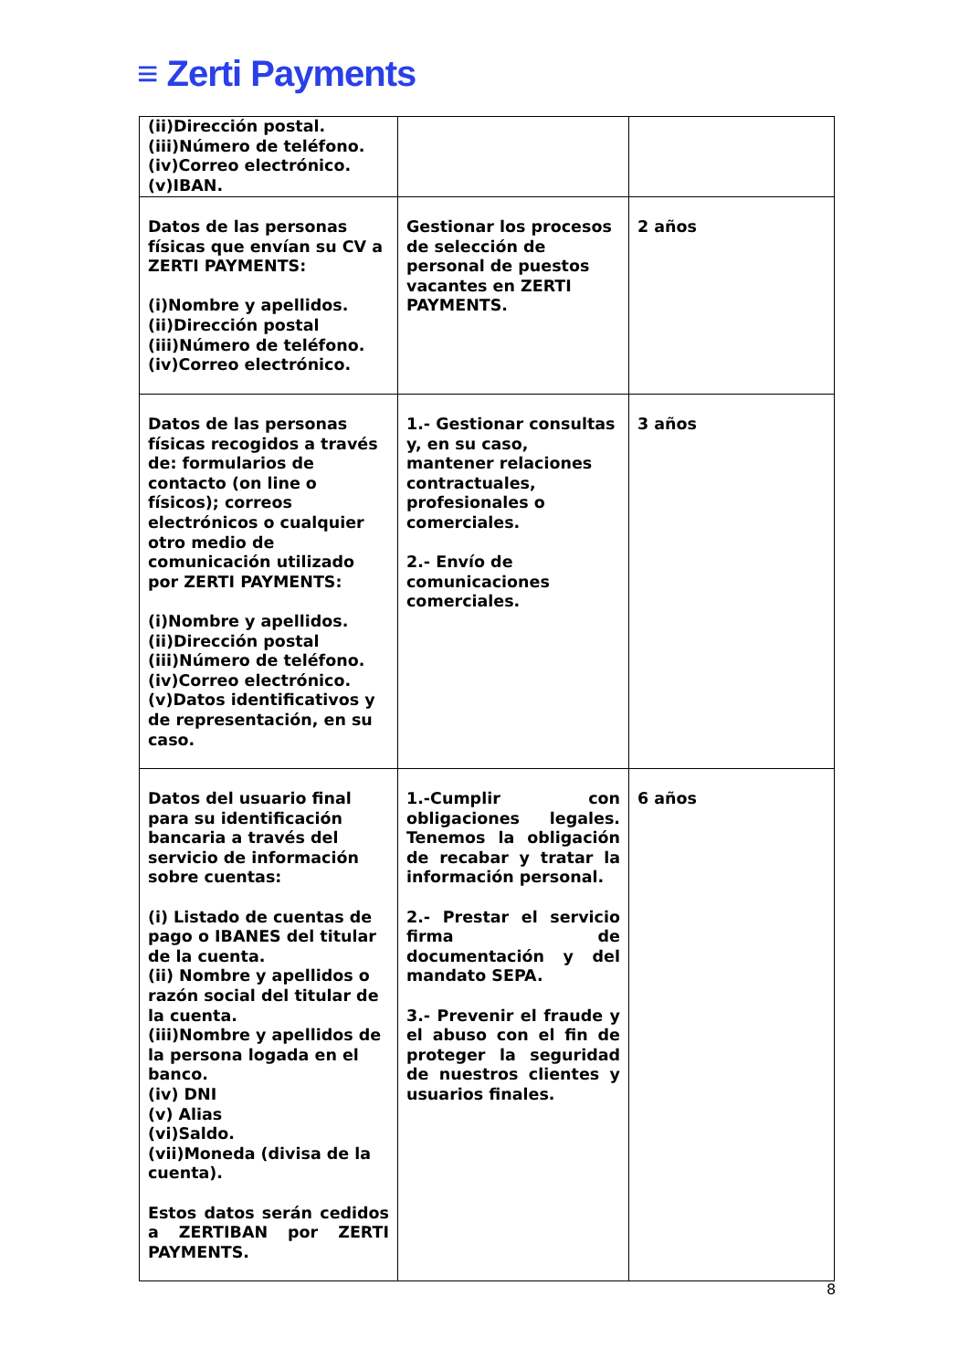≡ Zerti Payments
| (ii)Dirección postal. (iii)Número de teléfono. (iv)Correo electrónico. (v)IBAN. | | |
| Datos de las personas físicas que envían su CV a ZERTI PAYMENTS: (i)Nombre y apellidos. (ii)Dirección postal (iii)Número de teléfono. (iv)Correo electrónico. | Gestionar los procesos de selección de personal de puestos vacantes en ZERTI PAYMENTS. | 2 años |
| Datos de las personas físicas recogidos a través de: formularios de contacto (on line o físicos); correos electrónicos o cualquier otro medio de comunicación utilizado por ZERTI PAYMENTS: (i)Nombre y apellidos. (ii)Dirección postal (iii)Número de teléfono. (iv)Correo electrónico. (v)Datos identificativos y de representación, en su caso. | 1.- Gestionar consultas y, en su caso, mantener relaciones contractuales, profesionales o comerciales. 2.- Envío de comunicaciones comerciales. | 3 años |
| Datos del usuario final para su identificación bancaria a través del servicio de información sobre cuentas: (i) Listado de cuentas de pago o IBANES del titular de la cuenta. (ii) Nombre y apellidos o razón social del titular de la cuenta. (iii)Nombre y apellidos de la persona logada en el banco. (iv) DNI (v) Alias (vi)Saldo. (vii)Moneda (divisa de la cuenta). Estos datos serán cedidos a ZERTIBAN por ZERTI PAYMENTS. | 1.-Cumplir con obligaciones legales. Tenemos la obligación de recabar y tratar la información personal. 2.- Prestar el servicio firma de documentación y del mandato SEPA. 3.- Prevenir el fraude y el abuso con el fin de proteger la seguridad de nuestros clientes y usuarios finales. | 6 años |
8